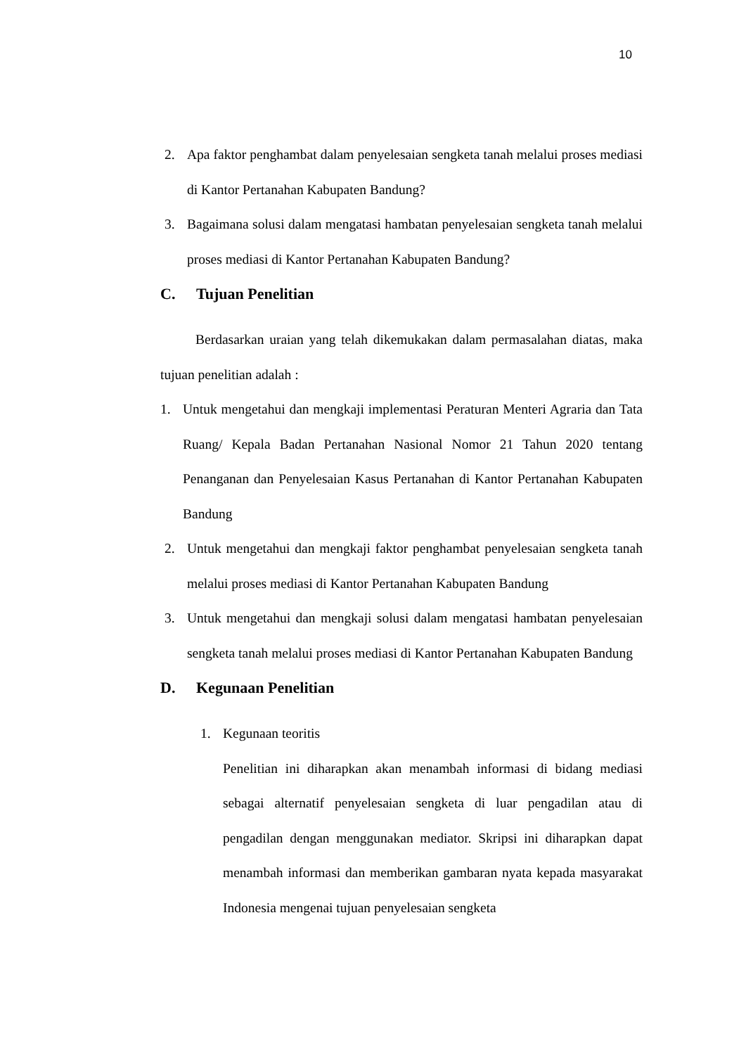10
2. Apa faktor penghambat dalam penyelesaian sengketa tanah melalui proses mediasi di Kantor Pertanahan Kabupaten Bandung?
3. Bagaimana solusi dalam mengatasi hambatan penyelesaian sengketa tanah melalui proses mediasi di Kantor Pertanahan Kabupaten Bandung?
C. Tujuan Penelitian
Berdasarkan uraian yang telah dikemukakan dalam permasalahan diatas, maka tujuan penelitian adalah :
1. Untuk mengetahui dan mengkaji implementasi Peraturan Menteri Agraria dan Tata Ruang/ Kepala Badan Pertanahan Nasional Nomor 21 Tahun 2020 tentang Penanganan dan Penyelesaian Kasus Pertanahan di Kantor Pertanahan Kabupaten Bandung
2. Untuk mengetahui dan mengkaji faktor penghambat penyelesaian sengketa tanah melalui proses mediasi di Kantor Pertanahan Kabupaten Bandung
3. Untuk mengetahui dan mengkaji solusi dalam mengatasi hambatan penyelesaian sengketa tanah melalui proses mediasi di Kantor Pertanahan Kabupaten Bandung
D. Kegunaan Penelitian
1. Kegunaan teoritis
Penelitian ini diharapkan akan menambah informasi di bidang mediasi sebagai alternatif penyelesaian sengketa di luar pengadilan atau di pengadilan dengan menggunakan mediator. Skripsi ini diharapkan dapat menambah informasi dan memberikan gambaran nyata kepada masyarakat Indonesia mengenai tujuan penyelesaian sengketa